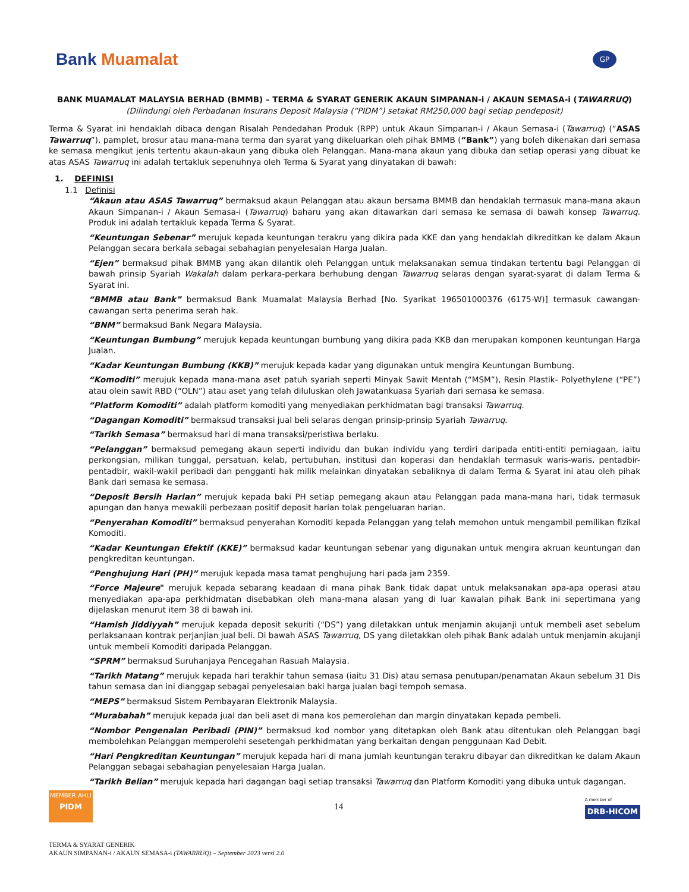Bank Muamalat
GP
BANK MUAMALAT MALAYSIA BERHAD (BMMB) – TERMA & SYARAT GENERIK AKAUN SIMPANAN-i / AKAUN SEMASA-i (TAWARRUQ)
(Dilindungi oleh Perbadanan Insurans Deposit Malaysia (“PIDM”) setakat RM250,000 bagi setiap pendeposit)
Terma & Syarat ini hendaklah dibaca dengan Risalah Pendedahan Produk (RPP) untuk Akaun Simpanan-i / Akaun Semasa-i (Tawarruq) (“ASAS Tawarruq”), pamplet, brosur atau mana-mana terma dan syarat yang dikeluarkan oleh pihak BMMB (“Bank”) yang boleh dikenakan dari semasa ke semasa mengikut jenis tertentu akaun-akaun yang dibuka oleh Pelanggan. Mana-mana akaun yang dibuka dan setiap operasi yang dibuat ke atas ASAS Tawarruq ini adalah tertakluk sepenuhnya oleh Terma & Syarat yang dinyatakan di bawah:
1. DEFINISI
1.1 Definisi
“Akaun atau ASAS Tawarruq” bermaksud akaun Pelanggan atau akaun bersama BMMB dan hendaklah termasuk mana-mana akaun Akaun Simpanan-i / Akaun Semasa-i (Tawarruq) baharu yang akan ditawarkan dari semasa ke semasa di bawah konsep Tawarruq. Produk ini adalah tertakluk kepada Terma & Syarat.
“Keuntungan Sebenar” merujuk kepada keuntungan terakru yang dikira pada KKE dan yang hendaklah dikreditkan ke dalam Akaun Pelanggan secara berkala sebagai sebahagian penyelesaian Harga Jualan.
“Ejen” bermaksud pihak BMMB yang akan dilantik oleh Pelanggan untuk melaksanakan semua tindakan tertentu bagi Pelanggan di bawah prinsip Syariah Wakalah dalam perkara-perkara berhubung dengan Tawarruq selaras dengan syarat-syarat di dalam Terma & Syarat ini.
“BMMB atau Bank” bermaksud Bank Muamalat Malaysia Berhad [No. Syarikat 196501000376 (6175-W)] termasuk cawangan-cawangan serta penerima serah hak.
“BNM” bermaksud Bank Negara Malaysia.
“Keuntungan Bumbung” merujuk kepada keuntungan bumbung yang dikira pada KKB dan merupakan komponen keuntungan Harga Jualan.
“Kadar Keuntungan Bumbung (KKB)” merujuk kepada kadar yang digunakan untuk mengira Keuntungan Bumbung.
“Komoditi” merujuk kepada mana-mana aset patuh syariah seperti Minyak Sawit Mentah (“MSM”), Resin Plastik- Polyethylene (“PE”) atau olein sawit RBD (“OLN”) atau aset yang telah diluluskan oleh Jawatankuasa Syariah dari semasa ke semasa.
“Platform Komoditi” adalah platform komoditi yang menyediakan perkhidmatan bagi transaksi Tawarruq.
“Dagangan Komoditi” bermaksud transaksi jual beli selaras dengan prinsip-prinsip Syariah Tawarruq.
“Tarikh Semasa” bermaksud hari di mana transaksi/peristiwa berlaku.
“Pelanggan” bermaksud pemegang akaun seperti individu dan bukan individu yang terdiri daripada entiti-entiti perniagaan, iaitu perkongsian, milikan tunggal, persatuan, kelab, pertubuhan, institusi dan koperasi dan hendaklah termasuk waris-waris, pentadbir-pentadbir, wakil-wakil peribadi dan pengganti hak milik melainkan dinyatakan sebaliknya di dalam Terma & Syarat ini atau oleh pihak Bank dari semasa ke semasa.
“Deposit Bersih Harian” merujuk kepada baki PH setiap pemegang akaun atau Pelanggan pada mana-mana hari, tidak termasuk apungan dan hanya mewakili perbezaan positif deposit harian tolak pengeluaran harian.
“Penyerahan Komoditi” bermaksud penyerahan Komoditi kepada Pelanggan yang telah memohon untuk mengambil pemilikan fizikal Komoditi.
“Kadar Keuntungan Efektif (KKE)” bermaksud kadar keuntungan sebenar yang digunakan untuk mengira akruan keuntungan dan pengkreditan keuntungan.
“Penghujung Hari (PH)” merujuk kepada masa tamat penghujung hari pada jam 2359.
“Force Majeure" merujuk kepada sebarang keadaan di mana pihak Bank tidak dapat untuk melaksanakan apa-apa operasi atau menyediakan apa-apa perkhidmatan disebabkan oleh mana-mana alasan yang di luar kawalan pihak Bank ini sepertimana yang dijelaskan menurut item 38 di bawah ini.
“Hamish Jiddiyyah” merujuk kepada deposit sekuriti (“DS”) yang diletakkan untuk menjamin akujanji untuk membeli aset sebelum perlaksanaan kontrak perjanjian jual beli. Di bawah ASAS Tawarruq, DS yang diletakkan oleh pihak Bank adalah untuk menjamin akujanji untuk membeli Komoditi daripada Pelanggan.
“SPRM” bermaksud Suruhanjaya Pencegahan Rasuah Malaysia.
“Tarikh Matang” merujuk kepada hari terakhir tahun semasa (iaitu 31 Dis) atau semasa penutupan/penamatan Akaun sebelum 31 Dis tahun semasa dan ini dianggap sebagai penyelesaian baki harga jualan bagi tempoh semasa.
“MEPS” bermaksud Sistem Pembayaran Elektronik Malaysia.
“Murabahah” merujuk kepada jual dan beli aset di mana kos pemerolehan dan margin dinyatakan kepada pembeli.
“Nombor Pengenalan Peribadi (PIN)” bermaksud kod nombor yang ditetapkan oleh Bank atau ditentukan oleh Pelanggan bagi membolehkan Pelanggan memperolehi sesetengah perkhidmatan yang berkaitan dengan penggunaan Kad Debit.
“Hari Pengkreditan Keuntungan” merujuk kepada hari di mana jumlah keuntungan terakru dibayar dan dikreditkan ke dalam Akaun Pelanggan sebagai sebahagian penyelesaian Harga Jualan.
“Tarikh Belian” merujuk kepada hari dagangan bagi setiap transaksi Tawarruq dan Platform Komoditi yang dibuka untuk dagangan.
MEMBER AHLI
PIDM
14
A member of
DRB-HICOM
TERMA & SYARAT GENERIK
AKAUN SIMPANAN-i / AKAUN SEMASA-i (TAWARRUQ) – September 2023 versi 2.0